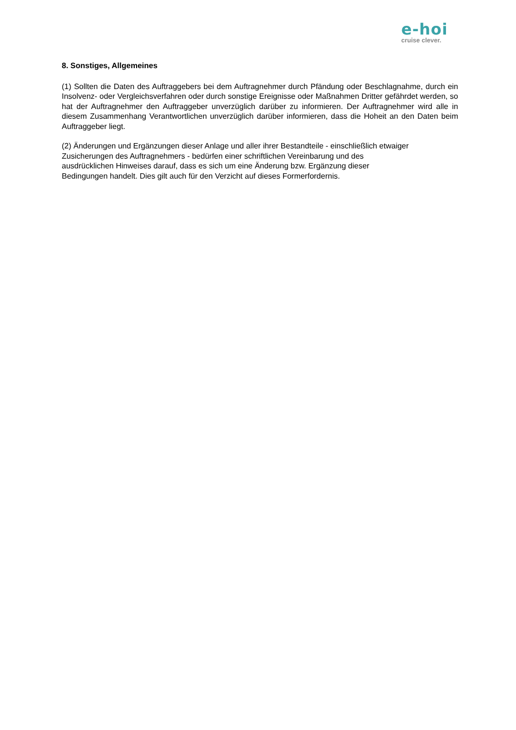e-hoi
cruise clever.
8. Sonstiges, Allgemeines
(1) Sollten die Daten des Auftraggebers bei dem Auftragnehmer durch Pfändung oder Beschlagnahme, durch ein Insolvenz- oder Vergleichsverfahren oder durch sonstige Ereignisse oder Maßnahmen Dritter gefährdet werden, so hat der Auftragnehmer den Auftraggeber unverzüglich darüber zu informieren. Der Auftragnehmer wird alle in diesem Zusammenhang Verantwortlichen unverzüglich darüber informieren, dass die Hoheit an den Daten beim Auftraggeber liegt.
(2) Änderungen und Ergänzungen dieser Anlage und aller ihrer Bestandteile - einschließlich etwaiger
Zusicherungen des Auftragnehmers - bedürfen einer schriftlichen Vereinbarung und des
ausdrücklichen Hinweises darauf, dass es sich um eine Änderung bzw. Ergänzung dieser
Bedingungen handelt. Dies gilt auch für den Verzicht auf dieses Formerfordernis.